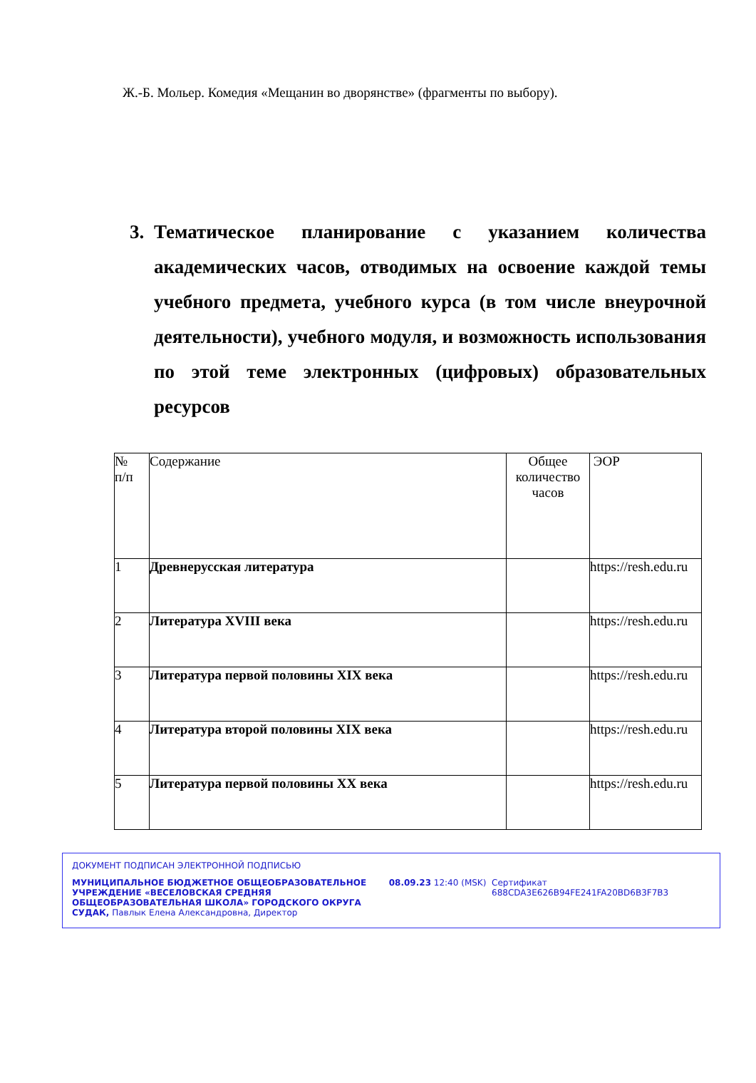Ж.-Б. Мольер. Комедия «Мещанин во дворянстве» (фрагменты по выбору).
3. Тематическое планирование с указанием количества академических часов, отводимых на освоение каждой темы учебного предмета, учебного курса (в том числе внеурочной деятельности), учебного модуля, и возможность использования по этой теме электронных (цифровых) образовательных ресурсов
| № п/п | Содержание | Общее количество часов | ЭОР |
| --- | --- | --- | --- |
| 1 | Древнерусская литература | | https://resh.edu.ru |
| 2 | Литература XVIII века | | https://resh.edu.ru |
| 3 | Литература первой половины XIX века | | https://resh.edu.ru |
| 4 | Литература второй половины XIX века | | https://resh.edu.ru |
| 5 | Литература первой половины XX века | | https://resh.edu.ru |
ДОКУМЕНТ ПОДПИСАН ЭЛЕКТРОННОЙ ПОДПИСЬЮ
МУНИЦИПАЛЬНОЕ БЮДЖЕТНОЕ ОБЩЕОБРАЗОВАТЕЛЬНОЕ УЧРЕЖДЕНИЕ «ВЕСЕЛОВСКАЯ СРЕДНЯЯ ОБЩЕОБРАЗОВАТЕЛЬНАЯ ШКОЛА» ГОРОДСКОГО ОКРУГА СУДАК, Павлык Елена Александровна, Директор
08.09.23 12:40 (MSK) Сертификат 688CDA3E626B94FE241FA20BD6B3F7B3